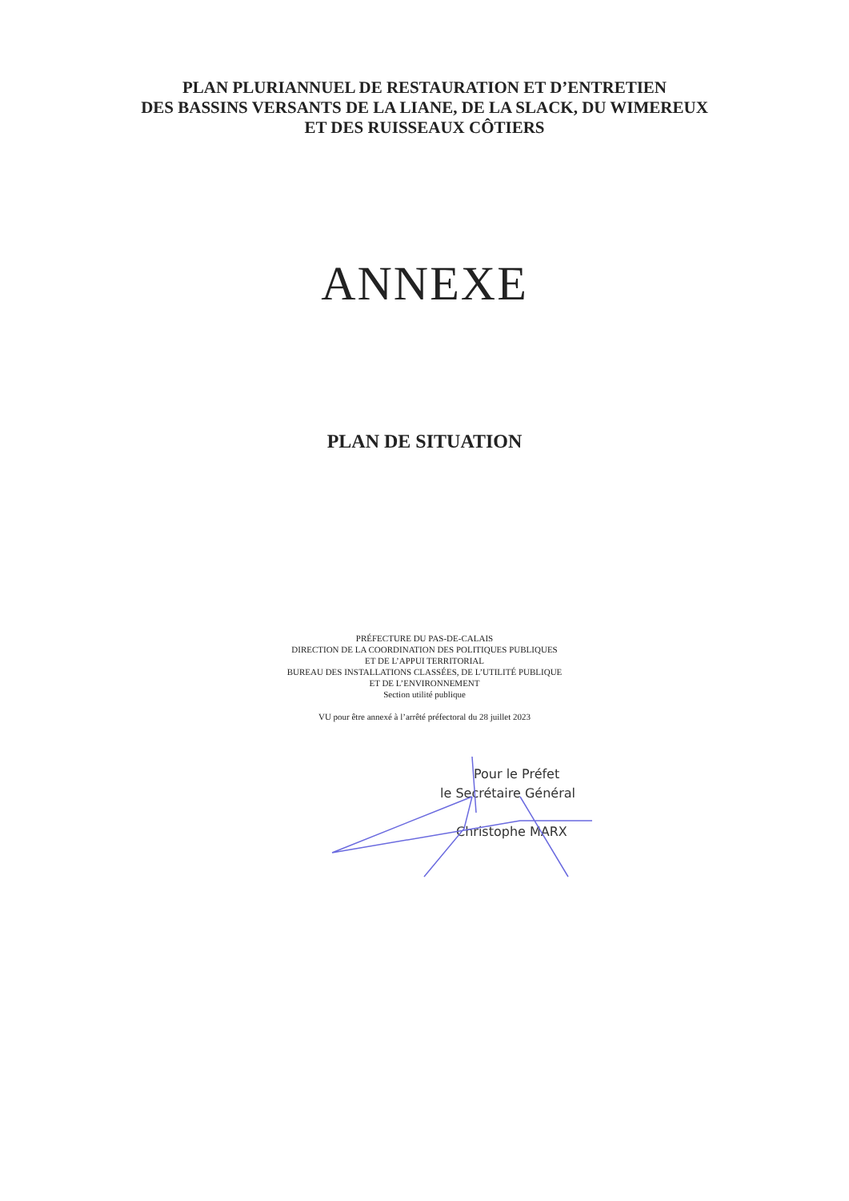PLAN PLURIANNUEL DE RESTAURATION ET D’ENTRETIEN
DES BASSINS VERSANTS DE LA LIANE, DE LA SLACK, DU WIMEREUX
ET DES RUISSEAUX CÔTIERS
ANNEXE
PLAN DE SITUATION
PRÉFECTURE DU PAS-DE-CALAIS
DIRECTION DE LA COORDINATION DES POLITIQUES PUBLIQUES
ET DE L’APPUI TERRITORIAL
BUREAU DES INSTALLATIONS CLASSÉES, DE L’UTILITÉ PUBLIQUE
ET DE L’ENVIRONNEMENT
Section utilité publique
VU pour être annexé à l’arrêté préfectoral du 28 juillet 2023
Pour le Préfet
le Secrétaire Général
Christophe MARX